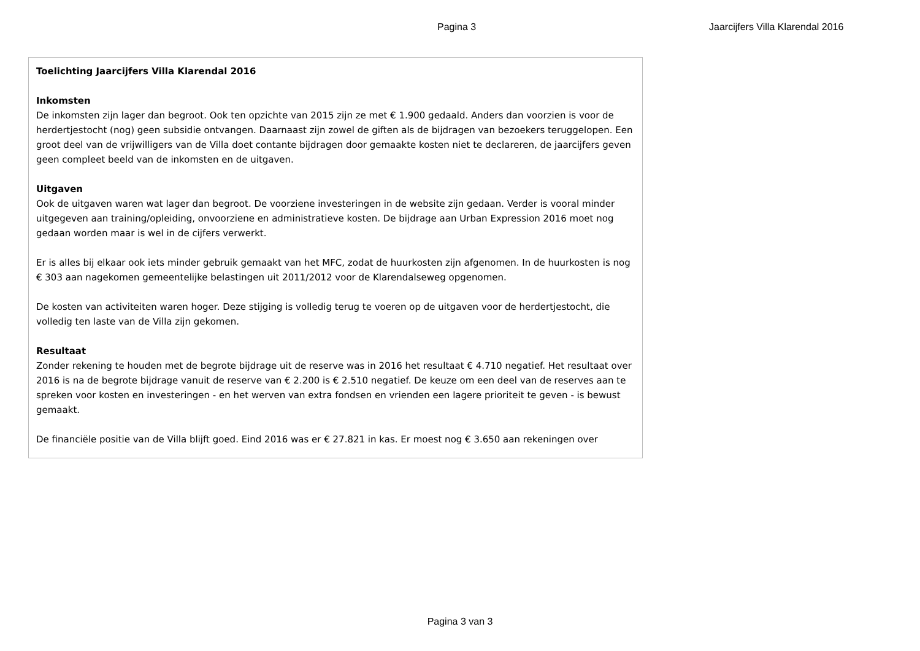Pagina 3 Jaarcijfers Villa Klarendal 2016
Toelichting Jaarcijfers Villa Klarendal 2016
Inkomsten
De inkomsten zijn lager dan begroot. Ook ten opzichte van 2015 zijn ze met € 1.900 gedaald. Anders dan voorzien is voor de herdertjestocht (nog) geen subsidie ontvangen. Daarnaast zijn zowel de giften als de bijdragen van bezoekers teruggelopen. Een groot deel van de vrijwilligers van de Villa doet contante bijdragen door gemaakte kosten niet te declareren, de jaarcijfers geven geen compleet beeld van de inkomsten en de uitgaven.
Uitgaven
Ook de uitgaven waren wat lager dan begroot. De voorziene investeringen in de website zijn gedaan. Verder is vooral minder uitgegeven aan training/opleiding, onvoorziene en administratieve kosten. De bijdrage aan Urban Expression 2016 moet nog gedaan worden maar is wel in de cijfers verwerkt.
Er is alles bij elkaar ook iets minder gebruik gemaakt van het MFC, zodat de huurkosten zijn afgenomen. In de huurkosten is nog € 303 aan nagekomen gemeentelijke belastingen uit 2011/2012 voor de Klarendalseweg opgenomen.
De kosten van activiteiten waren hoger. Deze stijging is volledig terug te voeren op de uitgaven voor de herdertjestocht, die volledig ten laste van de Villa zijn gekomen.
Resultaat
Zonder rekening te houden met de begrote bijdrage uit de reserve was in 2016 het resultaat € 4.710 negatief. Het resultaat over 2016 is na de begrote bijdrage vanuit de reserve van € 2.200 is € 2.510 negatief. De keuze om een deel van de reserves aan te spreken voor kosten en investeringen - en het werven van extra fondsen en vrienden een lagere prioriteit te geven - is bewust gemaakt.
De financiële positie van de Villa blijft goed. Eind 2016 was er € 27.821 in kas. Er moest nog € 3.650 aan rekeningen over
Pagina 3 van 3